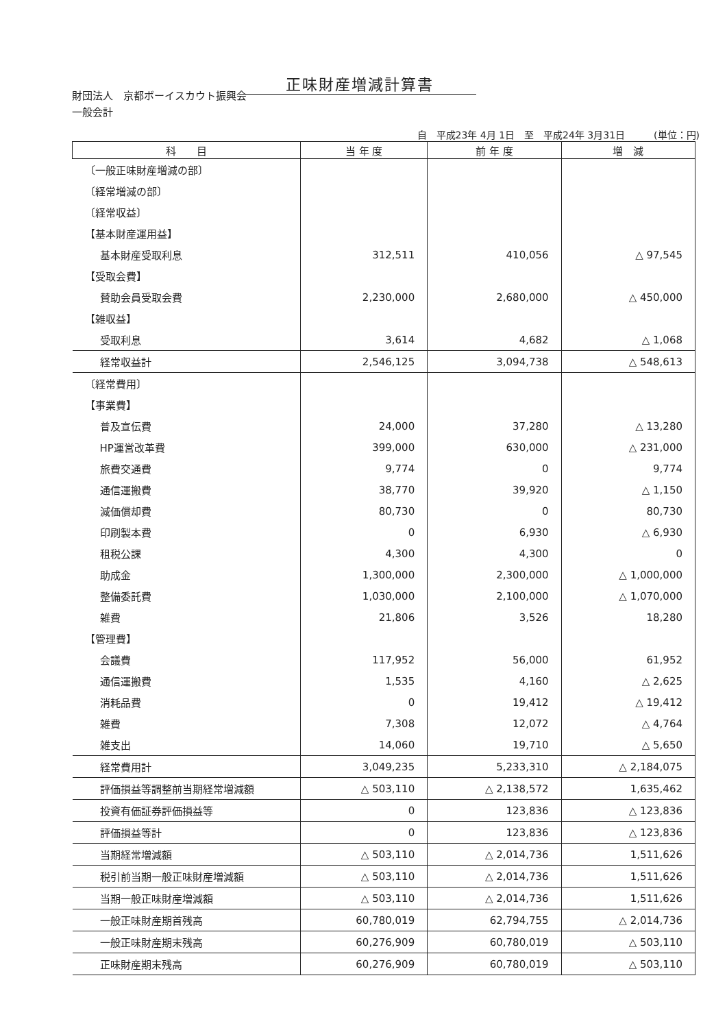正味財産増減計算書
財団法人　京都ボーイスカウト振興会
一般会計
自　平成23年 4月 1日　至　平成24年 3月31日　　　(単位：円)
| 科 目 | 当 年 度 | 前 年 度 | 増 減 |
| --- | --- | --- | --- |
| 〔一般正味財産増減の部〕 | | | |
| 〔経常増減の部〕 | | | |
| 〔経常収益〕 | | | |
| 【基本財産運用益】 | | | |
| 基本財産受取利息 | 312,511 | 410,056 | △ 97,545 |
| 【受取会費】 | | | |
| 賛助会員受取会費 | 2,230,000 | 2,680,000 | △ 450,000 |
| 【雑収益】 | | | |
| 受取利息 | 3,614 | 4,682 | △ 1,068 |
| 経常収益計 | 2,546,125 | 3,094,738 | △ 548,613 |
| 〔経常費用〕 | | | |
| 【事業費】 | | | |
| 普及宣伝費 | 24,000 | 37,280 | △ 13,280 |
| HP運営改革費 | 399,000 | 630,000 | △ 231,000 |
| 旅費交通費 | 9,774 | 0 | 9,774 |
| 通信運搬費 | 38,770 | 39,920 | △ 1,150 |
| 減価償却費 | 80,730 | 0 | 80,730 |
| 印刷製本費 | 0 | 6,930 | △ 6,930 |
| 租税公課 | 4,300 | 4,300 | 0 |
| 助成金 | 1,300,000 | 2,300,000 | △ 1,000,000 |
| 整備委託費 | 1,030,000 | 2,100,000 | △ 1,070,000 |
| 雑費 | 21,806 | 3,526 | 18,280 |
| 【管理費】 | | | |
| 会議費 | 117,952 | 56,000 | 61,952 |
| 通信運搬費 | 1,535 | 4,160 | △ 2,625 |
| 消耗品費 | 0 | 19,412 | △ 19,412 |
| 雑費 | 7,308 | 12,072 | △ 4,764 |
| 雑支出 | 14,060 | 19,710 | △ 5,650 |
| 経常費用計 | 3,049,235 | 5,233,310 | △ 2,184,075 |
| 評価損益等調整前当期経常増減額 | △ 503,110 | △ 2,138,572 | 1,635,462 |
| 投資有価証券評価損益等 | 0 | 123,836 | △ 123,836 |
| 評価損益等計 | 0 | 123,836 | △ 123,836 |
| 当期経常増減額 | △ 503,110 | △ 2,014,736 | 1,511,626 |
| 税引前当期一般正味財産増減額 | △ 503,110 | △ 2,014,736 | 1,511,626 |
| 当期一般正味財産増減額 | △ 503,110 | △ 2,014,736 | 1,511,626 |
| 一般正味財産期首残高 | 60,780,019 | 62,794,755 | △ 2,014,736 |
| 一般正味財産期末残高 | 60,276,909 | 60,780,019 | △ 503,110 |
| 正味財産期末残高 | 60,276,909 | 60,780,019 | △ 503,110 |